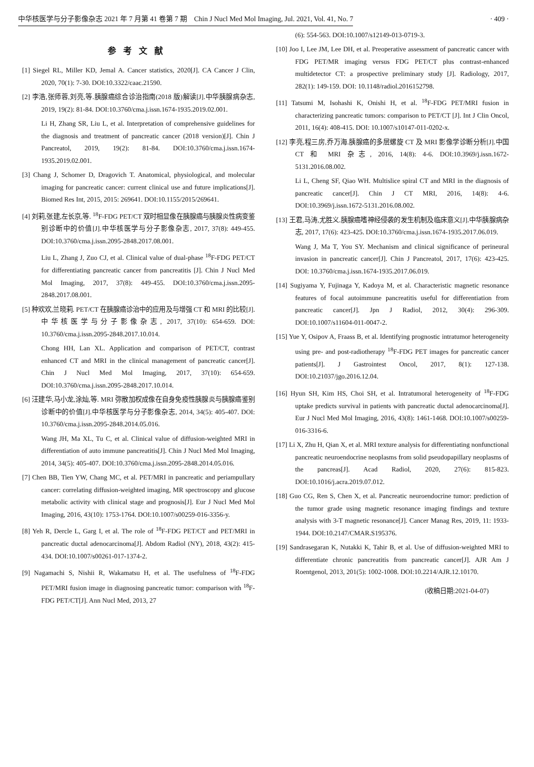中华核医学与分子影像杂志 2021 年 7 月第 41 卷第 7 期　Chin J Nucl Med Mol Imaging, Jul. 2021, Vol. 41, No. 7 · 409 ·
参考文献
[1] Siegel RL, Miller KD, Jemal A. Cancer statistics, 2020[J]. CA Cancer J Clin, 2020, 70(1): 7-30. DOI:10.3322/caac.21590.
[2] 李浩,张师蓉,刘亮,等.胰腺癌综合诊治指南(2018 版)解读[J].中华胰腺病杂志, 2019, 19(2): 81-84. DOI:10.3760/cma.j.issn.1674-1935.2019.02.001.
Li H, Zhang SR, Liu L, et al. Interpretation of comprehensive guidelines for the diagnosis and treatment of pancreatic cancer (2018 version)[J]. Chin J Pancreatol, 2019, 19(2): 81-84. DOI:10.3760/cma.j.issn.1674-1935.2019.02.001.
[3] Chang J, Schomer D, Dragovich T. Anatomical, physiological, and molecular imaging for pancreatic cancer: current clinical use and future implications[J]. Biomed Res Int, 2015, 2015: 269641. DOI:10.1155/2015/269641.
[4] 刘莉,张建,左长京,等. <sup>18</sup>F-FDG PET/CT 双时相显像在胰腺癌与胰腺炎性病变鉴别诊断中的价值[J].中华核医学与分子影像杂志, 2017, 37(8): 449-455. DOI:10.3760/cma.j.issn.2095-2848.2017.08.001.
Liu L, Zhang J, Zuo CJ, et al. Clinical value of dual-phase <sup>18</sup>F-FDG PET/CT for differentiating pancreatic cancer from pancreatitis [J]. Chin J Nucl Med Mol Imaging, 2017, 37(8): 449-455. DOI:10.3760/cma.j.issn.2095-2848.2017.08.001.
[5] 种欢欢,兰晓莉. PET/CT 在胰腺癌诊治中的应用及与增强 CT 和 MRI 的比较[J].中华核医学与分子影像杂志, 2017, 37(10): 654-659. DOI: 10.3760/cma.j.issn.2095-2848.2017.10.014.
Chong HH, Lan XL. Application and comparison of PET/CT, contrast enhanced CT and MRI in the clinical management of pancreatic cancer[J]. Chin J Nucl Med Mol Imaging, 2017, 37(10): 654-659. DOI:10.3760/cma.j.issn.2095-2848.2017.10.014.
[6] 汪建华,马小龙,涂灿,等. MRI 弥散加权成像在自身免疫性胰腺炎与胰腺癌鉴别诊断中的价值[J].中华核医学与分子影像杂志, 2014, 34(5): 405-407. DOI: 10.3760/cma.j.issn.2095-2848.2014.05.016.
Wang JH, Ma XL, Tu C, et al. Clinical value of diffusion-weighted MRI in differentiation of auto immune pancreatitis[J]. Chin J Nucl Med Mol Imaging, 2014, 34(5): 405-407. DOI:10.3760/cma.j.issn.2095-2848.2014.05.016.
[7] Chen BB, Tien YW, Chang MC, et al. PET/MRI in pancreatic and periampullary cancer: correlating diffusion-weighted imaging, MR spectroscopy and glucose metabolic activity with clinical stage and prognosis[J]. Eur J Nucl Med Mol Imaging, 2016, 43(10): 1753-1764. DOI:10.1007/s00259-016-3356-y.
[8] Yeh R, Dercle L, Garg I, et al. The role of <sup>18</sup>F-FDG PET/CT and PET/MRI in pancreatic ductal adenocarcinoma[J]. Abdom Radiol (NY), 2018, 43(2): 415-434. DOI:10.1007/s00261-017-1374-2.
[9] Nagamachi S, Nishii R, Wakamatsu H, et al. The usefulness of <sup>18</sup>F-FDG PET/MRI fusion image in diagnosing pancreatic tumor: comparison with <sup>18</sup>F-FDG PET/CT[J]. Ann Nucl Med, 2013, 27
(6): 554-563. DOI:10.1007/s12149-013-0719-3.
[10] Joo I, Lee JM, Lee DH, et al. Preoperative assessment of pancreatic cancer with FDG PET/MR imaging versus FDG PET/CT plus contrast-enhanced multidetector CT: a prospective preliminary study [J]. Radiology, 2017, 282(1): 149-159. DOI: 10.1148/radiol.2016152798.
[11] Tatsumi M, Isohashi K, Onishi H, et al. <sup>18</sup>F-FDG PET/MRI fusion in characterizing pancreatic tumors: comparison to PET/CT [J]. Int J Clin Oncol, 2011, 16(4): 408-415. DOI: 10.1007/s10147-011-0202-x.
[12] 李亮,程三房,乔万海.胰腺癌的多层螺旋 CT 及 MRI 影像学诊断分析[J].中国 CT 和 MRI 杂志, 2016, 14(8): 4-6. DOI:10.3969/j.issn.1672-5131.2016.08.002.
Li L, Cheng SF, Qiao WH. Multislice spiral CT and MRI in the diagnosis of pancreatic cancer[J]. Chin J CT MRI, 2016, 14(8): 4-6. DOI:10.3969/j.issn.1672-5131.2016.08.002.
[13] 王君,马涛,尤胜义.胰腺癌嗜神经侵袭的发生机制及临床意义[J].中华胰腺病杂志, 2017, 17(6): 423-425. DOI:10.3760/cma.j.issn.1674-1935.2017.06.019.
Wang J, Ma T, You SY. Mechanism and clinical significance of perineural invasion in pancreatic cancer[J]. Chin J Pancreatol, 2017, 17(6): 423-425. DOI: 10.3760/cma.j.issn.1674-1935.2017.06.019.
[14] Sugiyama Y, Fujinaga Y, Kadoya M, et al. Characteristic magnetic resonance features of focal autoimmune pancreatitis useful for differentiation from pancreatic cancer[J]. Jpn J Radiol, 2012, 30(4): 296-309. DOI:10.1007/s11604-011-0047-2.
[15] Yue Y, Osipov A, Fraass B, et al. Identifying prognostic intratumor heterogeneity using pre- and post-radiotherapy <sup>18</sup>F-FDG PET images for pancreatic cancer patients[J]. J Gastrointest Oncol, 2017, 8(1): 127-138. DOI:10.21037/jgo.2016.12.04.
[16] Hyun SH, Kim HS, Choi SH, et al. Intratumoral heterogeneity of <sup>18</sup>F-FDG uptake predicts survival in patients with pancreatic ductal adenocarcinoma[J]. Eur J Nucl Med Mol Imaging, 2016, 43(8): 1461-1468. DOI:10.1007/s00259-016-3316-6.
[17] Li X, Zhu H, Qian X, et al. MRI texture analysis for differentiating nonfunctional pancreatic neuroendocrine neoplasms from solid pseudopapillary neoplasms of the pancreas[J]. Acad Radiol, 2020, 27(6): 815-823. DOI:10.1016/j.acra.2019.07.012.
[18] Guo CG, Ren S, Chen X, et al. Pancreatic neuroendocrine tumor: prediction of the tumor grade using magnetic resonance imaging findings and texture analysis with 3-T magnetic resonance[J]. Cancer Manag Res, 2019, 11: 1933-1944. DOI:10.2147/CMAR.S195376.
[19] Sandrasegaran K, Nutakki K, Tahir B, et al. Use of diffusion-weighted MRI to differentiate chronic pancreatitis from pancreatic cancer[J]. AJR Am J Roentgenol, 2013, 201(5): 1002-1008. DOI:10.2214/AJR.12.10170.
(收稿日期:2021-04-07)